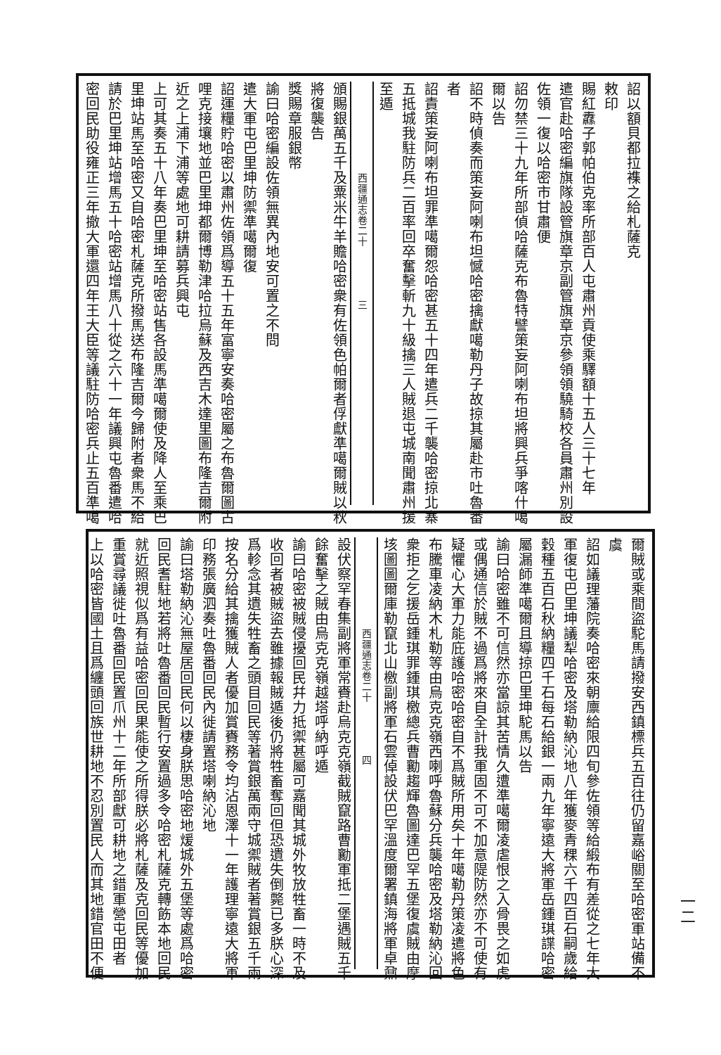詔以額貝都拉襍之給札薩克
敕印
賜紅纛子郭帕伯克率所部百人屯肅州貢使乘驛額十五人三十七年
遣官赴哈密編旗隊設管旗章京副管旗章京參領領驍騎校各員肅州別設
佐領一復以哈密市甘肅便
詔勿禁三十九年所部偵哈薩克布魯特譬策妄阿喇布坦將興兵爭喀什噶
爾以告
詔不時偵奏而策妄阿喇布坦憾哈密擒獻噶勒丹子故掠其屬赴市吐魯番
者
詔責策妄阿喇布坦罪準噶爾怨哈密甚五十四年遣兵二千襲哈密掠北寨
五抵城我駐防兵二百率回卒奮擊斬九十級擒三人賊退屯城南聞肅州援
至遁
西疆通志卷二十　　　　　三
頒賜銀萬五千及粟米牛羊贍哈密衆有佐領色帕爾者俘獻準噶爾賊以秋
將復襲告
獎賜章服銀幣
諭曰哈密編設佐領無異內地安可置之不問
遣大軍屯巴里坤防禦準噶爾復
詔運糧貯哈密以肅州佐領爲導五十五年富寧安奏哈密屬之布魯爾圖古
哩克接壤地並巴里坤都爾博勒津哈拉烏蘇及西吉木達里圖布隆吉爾附
近之上浦下浦等處地可耕請募兵興屯
上可其奏五十八年奏巴里坤至哈密站售各設馬準噶爾使及降人至乘巴
里坤站馬至哈密又自哈密札薩克所撥馬送布隆吉爾今歸附者衆馬不給
請於巴里坤站增馬五十哈密站增馬八十從之六十一年議興屯魯番遣哈
密回民助役雍正三年撤大軍還四年王大臣等議駐防哈密兵止五百準噶
爾賊或乘間盜駝馬請撥安西鎮標兵五百往仍留嘉峪關至哈密軍站備不
虞
詔如議理藩院奏哈密來朝廪給限四旬參佐領等給緞布有差從之七年大
軍復屯巴里坤議犁哈密及塔勒納沁地八年獲麥青稞六千四百石嗣歲給
穀種五百石秋納糧四千石每石給銀一兩九年寧遠大將軍岳鍾琪諜哈密
屬漏師準噶爾且導掠巴里坤駝馬以告
諭曰哈密雖不可信然亦當諒其苦情久遭準噶爾凌虐恨之入骨畏之如虎
或偶通信於賊不過爲將來自全計我軍固不可不加意隄防然亦不可使有
疑懼心大軍力能庇護哈密哈密自不爲賊所用矣十年噶勒丹策凌遣將色
布騰車凌納木札勒等由烏克克嶺西喇呼魯蘇分兵襲哈密及塔勒納沁回
衆拒之乞援岳鍾琪罪鍾琪檄總兵曹勷趨輝魯圖達巴罕五堡復虞賊由摩
垓圖圖爾庫勒竄北山檄副將軍石雲倬設伏巴罕溫度爾署鎮海將軍卓鼐
西疆通志卷二十　　　　　四
設伏察罕春集副將軍常賚赴烏克克嶺截賊竄路曹勷軍抵二堡遇賊五千
餘奮擊之賊由烏克克嶺越塔呼納呼遁
諭曰哈密被賊侵擾回民幷力抵禦甚屬可嘉聞其城外牧放牲畜一時不及
收回者被賊盜去雖據報賊遁後仍將牲畜奪回但恐遺失倒斃已多朕心深
爲軫念其遺失牲畜之頭目回民等著賞銀萬兩守城禦賊者著賞銀五千兩
按名分給其擒獲賊人者優加賞賚務令均沾恩澤十一年護理寧遠大將軍
印務張廣泗奏吐魯番回民內徙請置塔喇納沁地
諭曰塔勒納沁無屋居回民何以棲身朕思哈密地煖城外五堡等處爲哈密
回民耆駐地若將吐魯番回民暫行安置過多令哈密札薩克轉飭本地回民
就近照視似爲有益哈密回民果能使之所得朕必將札薩及克回民等優加
重賞尋議徙吐魯番回民置爪州十二年所部獻可耕地之錯軍營屯田者
上以哈密皆國土且爲纏頭回族世耕地不忍別置民人而其地錯官田不便
一二